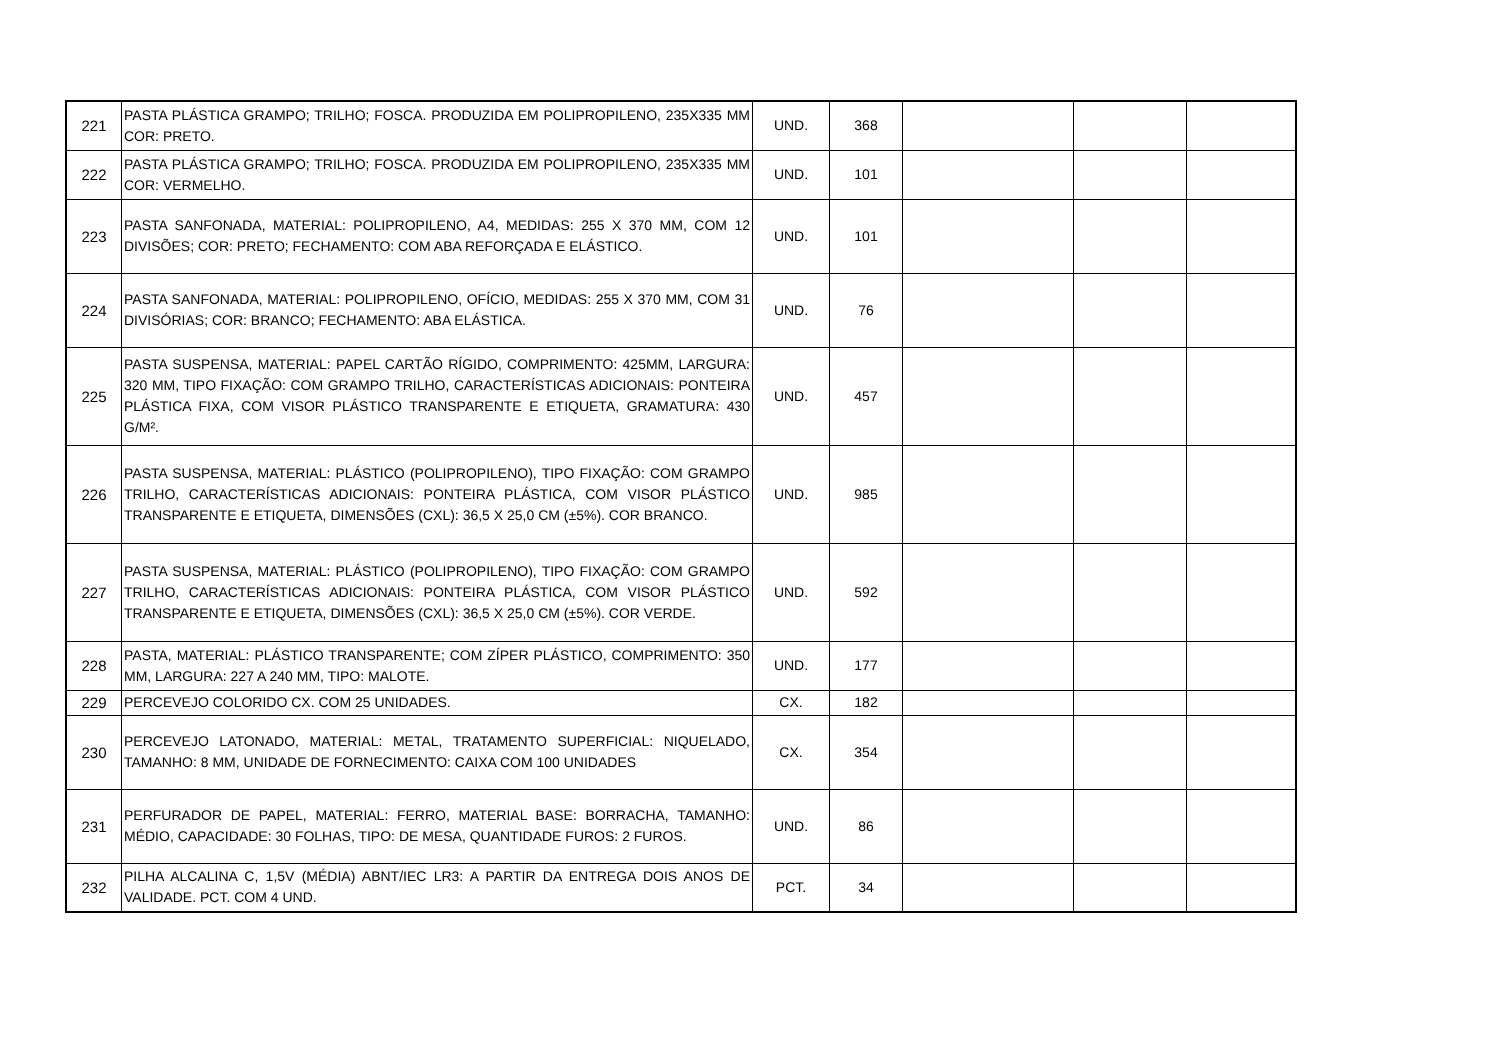| 221 | PASTA PLÁSTICA GRAMPO; TRILHO; FOSCA. PRODUZIDA EM POLIPROPILENO, 235X335 MM COR: PRETO. | UND. | 368 | | | |
| 222 | PASTA PLÁSTICA GRAMPO; TRILHO; FOSCA. PRODUZIDA EM POLIPROPILENO, 235X335 MM COR: VERMELHO. | UND. | 101 | | | |
| 223 | PASTA SANFONADA, MATERIAL: POLIPROPILENO, A4, MEDIDAS: 255 X 370 MM, COM 12 DIVISÕES; COR: PRETO; FECHAMENTO: COM ABA REFORÇADA E ELÁSTICO. | UND. | 101 | | | |
| 224 | PASTA SANFONADA, MATERIAL: POLIPROPILENO, OFÍCIO, MEDIDAS: 255 X 370 MM, COM 31 DIVISÓRIAS; COR: BRANCO; FECHAMENTO: ABA ELÁSTICA. | UND. | 76 | | | |
| 225 | PASTA SUSPENSA, MATERIAL: PAPEL CARTÃO RÍGIDO, COMPRIMENTO: 425MM, LARGURA: 320 MM, TIPO FIXAÇÃO: COM GRAMPO TRILHO, CARACTERÍSTICAS ADICIONAIS: PONTEIRA PLÁSTICA FIXA, COM VISOR PLÁSTICO TRANSPARENTE E ETIQUETA, GRAMATURA: 430 G/M². | UND. | 457 | | | |
| 226 | PASTA SUSPENSA, MATERIAL: PLÁSTICO (POLIPROPILENO), TIPO FIXAÇÃO: COM GRAMPO TRILHO, CARACTERÍSTICAS ADICIONAIS: PONTEIRA PLÁSTICA, COM VISOR PLÁSTICO TRANSPARENTE E ETIQUETA, DIMENSÕES (CXL): 36,5 X 25,0 CM (±5%). COR BRANCO. | UND. | 985 | | | |
| 227 | PASTA SUSPENSA, MATERIAL: PLÁSTICO (POLIPROPILENO), TIPO FIXAÇÃO: COM GRAMPO TRILHO, CARACTERÍSTICAS ADICIONAIS: PONTEIRA PLÁSTICA, COM VISOR PLÁSTICO TRANSPARENTE E ETIQUETA, DIMENSÕES (CXL): 36,5 X 25,0 CM (±5%). COR VERDE. | UND. | 592 | | | |
| 228 | PASTA, MATERIAL: PLÁSTICO TRANSPARENTE; COM ZÍPER PLÁSTICO, COMPRIMENTO: 350 MM, LARGURA: 227 A 240 MM, TIPO: MALOTE. | UND. | 177 | | | |
| 229 | PERCEVEJO COLORIDO CX. COM 25 UNIDADES. | CX. | 182 | | | |
| 230 | PERCEVEJO LATONADO, MATERIAL: METAL, TRATAMENTO SUPERFICIAL: NIQUELADO, TAMANHO: 8 MM, UNIDADE DE FORNECIMENTO: CAIXA COM 100 UNIDADES | CX. | 354 | | | |
| 231 | PERFURADOR DE PAPEL, MATERIAL: FERRO, MATERIAL BASE: BORRACHA, TAMANHO: MÉDIO, CAPACIDADE: 30 FOLHAS, TIPO: DE MESA, QUANTIDADE FUROS: 2 FUROS. | UND. | 86 | | | |
| 232 | PILHA ALCALINA C, 1,5V (MÉDIA) ABNT/IEC LR3: A PARTIR DA ENTREGA DOIS ANOS DE VALIDADE. PCT. COM 4 UND. | PCT. | 34 | | | |